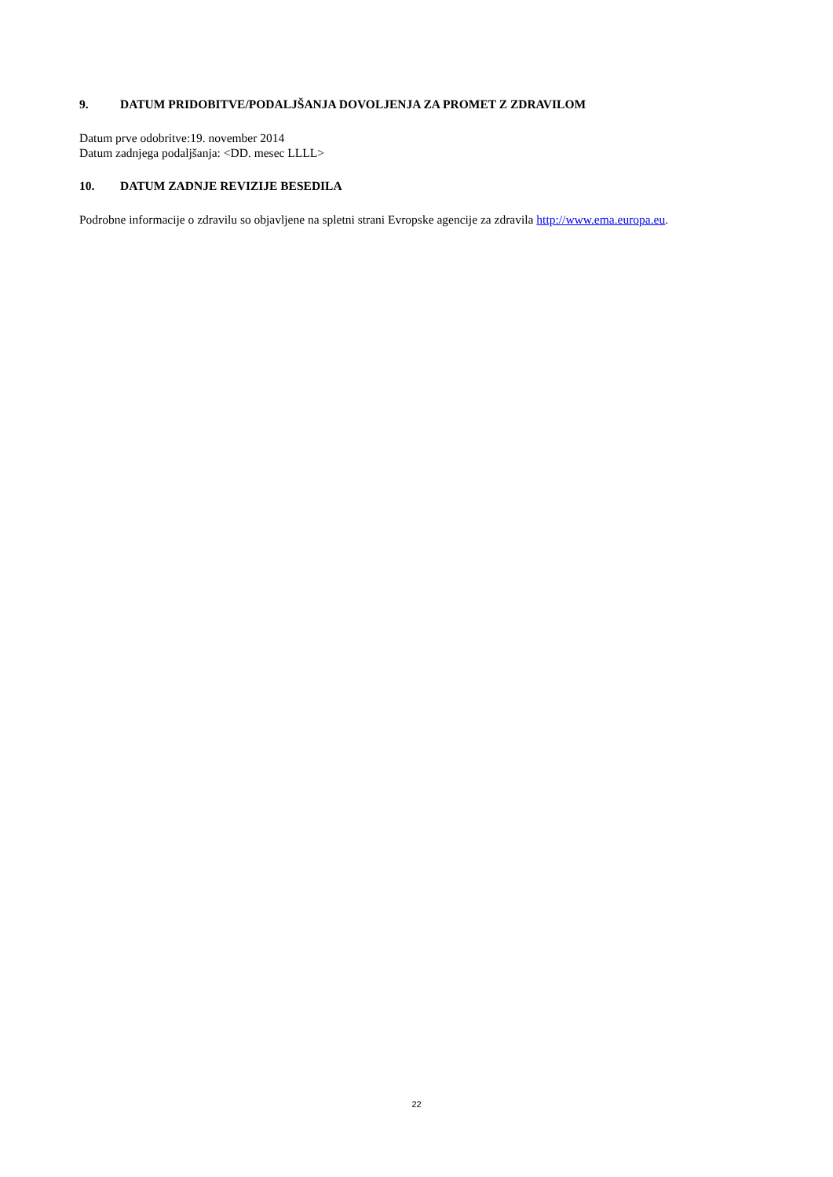9. DATUM PRIDOBITVE/PODALJŠANJA DOVOLJENJA ZA PROMET Z ZDRAVILOM
Datum prve odobritve:19. november 2014
Datum zadnjega podaljšanja: <DD. mesec LLLL>
10. DATUM ZADNJE REVIZIJE BESEDILA
Podrobne informacije o zdravilu so objavljene na spletni strani Evropske agencije za zdravila http://www.ema.europa.eu.
22